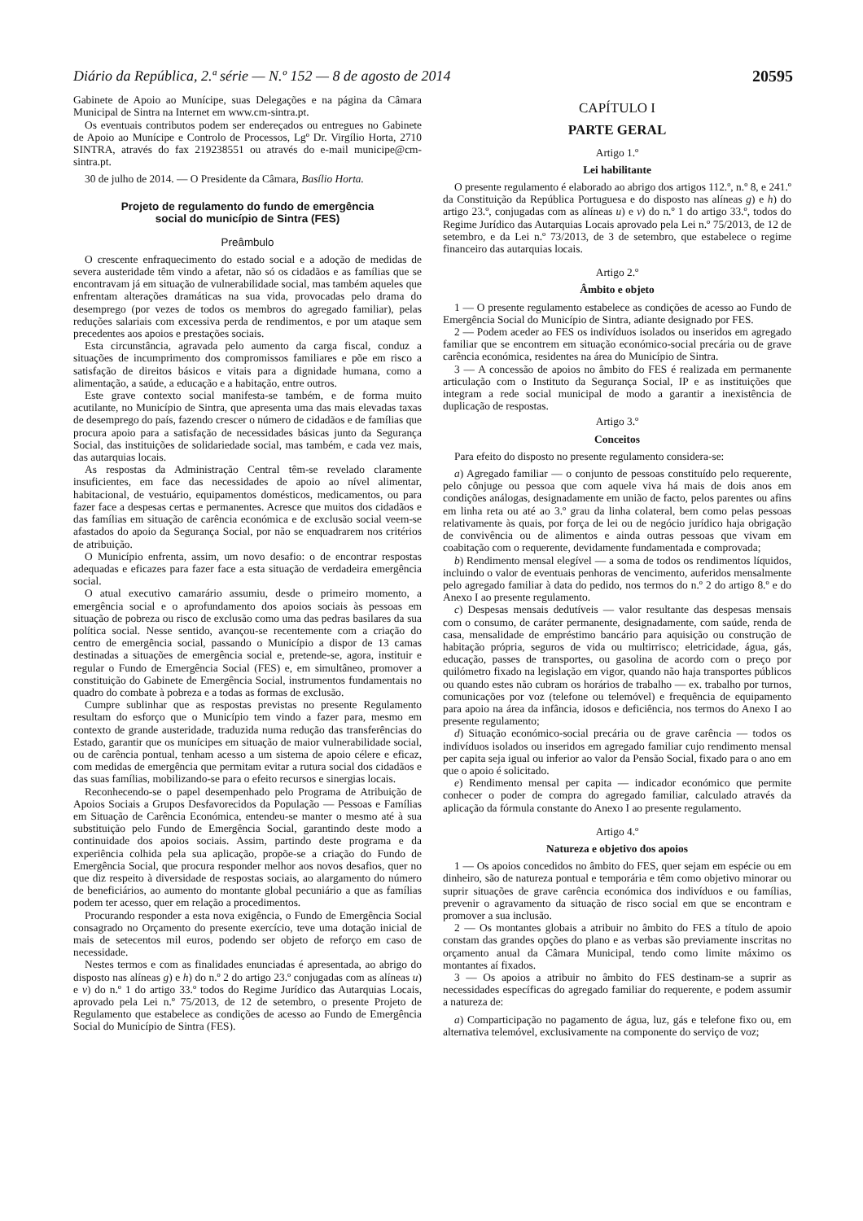Diário da República, 2.ª série — N.º 152 — 8 de agosto de 2014 20595
Gabinete de Apoio ao Munícipe, suas Delegações e na página da Câmara Municipal de Sintra na Internet em www.cm-sintra.pt.
Os eventuais contributos podem ser endereçados ou entregues no Gabinete de Apoio ao Munícipe e Controlo de Processos, Lgº Dr. Virgílio Horta, 2710 SINTRA, através do fax 219238551 ou através do e-mail municipe@cm-sintra.pt.
30 de julho de 2014. — O Presidente da Câmara, Basílio Horta.
Projeto de regulamento do fundo de emergência
social do município de Sintra (FES)
Preâmbulo
O crescente enfraquecimento do estado social e a adoção de medidas de severa austeridade têm vindo a afetar, não só os cidadãos e as famílias que se encontravam já em situação de vulnerabilidade social, mas também aqueles que enfrentam alterações dramáticas na sua vida, provocadas pelo drama do desemprego (por vezes de todos os membros do agregado familiar), pelas reduções salariais com excessiva perda de rendimentos, e por um ataque sem precedentes aos apoios e prestações sociais.
Esta circunstância, agravada pelo aumento da carga fiscal, conduz a situações de incumprimento dos compromissos familiares e põe em risco a satisfação de direitos básicos e vitais para a dignidade humana, como a alimentação, a saúde, a educação e a habitação, entre outros.
Este grave contexto social manifesta-se também, e de forma muito acutilante, no Município de Sintra, que apresenta uma das mais elevadas taxas de desemprego do país, fazendo crescer o número de cidadãos e de famílias que procura apoio para a satisfação de necessidades básicas junto da Segurança Social, das instituições de solidariedade social, mas também, e cada vez mais, das autarquias locais.
As respostas da Administração Central têm-se revelado claramente insuficientes, em face das necessidades de apoio ao nível alimentar, habitacional, de vestuário, equipamentos domésticos, medicamentos, ou para fazer face a despesas certas e permanentes. Acresce que muitos dos cidadãos e das famílias em situação de carência económica e de exclusão social veem-se afastados do apoio da Segurança Social, por não se enquadrarem nos critérios de atribuição.
O Município enfrenta, assim, um novo desafio: o de encontrar respostas adequadas e eficazes para fazer face a esta situação de verdadeira emergência social.
O atual executivo camarário assumiu, desde o primeiro momento, a emergência social e o aprofundamento dos apoios sociais às pessoas em situação de pobreza ou risco de exclusão como uma das pedras basilares da sua política social. Nesse sentido, avançou-se recentemente com a criação do centro de emergência social, passando o Município a dispor de 13 camas destinadas a situações de emergência social e, pretende-se, agora, instituir e regular o Fundo de Emergência Social (FES) e, em simultâneo, promover a constituição do Gabinete de Emergência Social, instrumentos fundamentais no quadro do combate à pobreza e a todas as formas de exclusão.
Cumpre sublinhar que as respostas previstas no presente Regulamento resultam do esforço que o Município tem vindo a fazer para, mesmo em contexto de grande austeridade, traduzida numa redução das transferências do Estado, garantir que os munícipes em situação de maior vulnerabilidade social, ou de carência pontual, tenham acesso a um sistema de apoio célere e eficaz, com medidas de emergência que permitam evitar a rutura social dos cidadãos e das suas famílias, mobilizando-se para o efeito recursos e sinergias locais.
Reconhecendo-se o papel desempenhado pelo Programa de Atribuição de Apoios Sociais a Grupos Desfavorecidos da População — Pessoas e Famílias em Situação de Carência Económica, entendeu-se manter o mesmo até à sua substituição pelo Fundo de Emergência Social, garantindo deste modo a continuidade dos apoios sociais. Assim, partindo deste programa e da experiência colhida pela sua aplicação, propõe-se a criação do Fundo de Emergência Social, que procura responder melhor aos novos desafios, quer no que diz respeito à diversidade de respostas sociais, ao alargamento do número de beneficiários, ao aumento do montante global pecuniário a que as famílias podem ter acesso, quer em relação a procedimentos.
Procurando responder a esta nova exigência, o Fundo de Emergência Social consagrado no Orçamento do presente exercício, teve uma dotação inicial de mais de setecentos mil euros, podendo ser objeto de reforço em caso de necessidade.
Nestes termos e com as finalidades enunciadas é apresentada, ao abrigo do disposto nas alíneas g) e h) do n.º 2 do artigo 23.º conjugadas com as alíneas u) e v) do n.º 1 do artigo 33.º todos do Regime Jurídico das Autarquias Locais, aprovado pela Lei n.º 75/2013, de 12 de setembro, o presente Projeto de Regulamento que estabelece as condições de acesso ao Fundo de Emergência Social do Município de Sintra (FES).
CAPÍTULO I
PARTE GERAL
Artigo 1.º
Lei habilitante
O presente regulamento é elaborado ao abrigo dos artigos 112.º, n.º 8, e 241.º da Constituição da República Portuguesa e do disposto nas alíneas g) e h) do artigo 23.º, conjugadas com as alíneas u) e v) do n.º 1 do artigo 33.º, todos do Regime Jurídico das Autarquias Locais aprovado pela Lei n.º 75/2013, de 12 de setembro, e da Lei n.º 73/2013, de 3 de setembro, que estabelece o regime financeiro das autarquias locais.
Artigo 2.º
Âmbito e objeto
1 — O presente regulamento estabelece as condições de acesso ao Fundo de Emergência Social do Município de Sintra, adiante designado por FES.
2 — Podem aceder ao FES os indivíduos isolados ou inseridos em agregado familiar que se encontrem em situação económico-social precária ou de grave carência económica, residentes na área do Município de Sintra.
3 — A concessão de apoios no âmbito do FES é realizada em permanente articulação com o Instituto da Segurança Social, IP e as instituições que integram a rede social municipal de modo a garantir a inexistência de duplicação de respostas.
Artigo 3.º
Conceitos
Para efeito do disposto no presente regulamento considera-se:
a) Agregado familiar — o conjunto de pessoas constituído pelo requerente, pelo cônjuge ou pessoa que com aquele viva há mais de dois anos em condições análogas, designadamente em união de facto, pelos parentes ou afins em linha reta ou até ao 3.º grau da linha colateral, bem como pelas pessoas relativamente às quais, por força de lei ou de negócio jurídico haja obrigação de convivência ou de alimentos e ainda outras pessoas que vivam em coabitação com o requerente, devidamente fundamentada e comprovada;
b) Rendimento mensal elegível — a soma de todos os rendimentos líquidos, incluindo o valor de eventuais penhoras de vencimento, auferidos mensalmente pelo agregado familiar à data do pedido, nos termos do n.º 2 do artigo 8.º e do Anexo I ao presente regulamento.
c) Despesas mensais dedutíveis — valor resultante das despesas mensais com o consumo, de caráter permanente, designadamente, com saúde, renda de casa, mensalidade de empréstimo bancário para aquisição ou construção de habitação própria, seguros de vida ou multirrisco; eletricidade, água, gás, educação, passes de transportes, ou gasolina de acordo com o preço por quilómetro fixado na legislação em vigor, quando não haja transportes públicos ou quando estes não cubram os horários de trabalho — ex. trabalho por turnos, comunicações por voz (telefone ou telemóvel) e frequência de equipamento para apoio na área da infância, idosos e deficiência, nos termos do Anexo I ao presente regulamento;
d) Situação económico-social precária ou de grave carência — todos os indivíduos isolados ou inseridos em agregado familiar cujo rendimento mensal per capita seja igual ou inferior ao valor da Pensão Social, fixado para o ano em que o apoio é solicitado.
e) Rendimento mensal per capita — indicador económico que permite conhecer o poder de compra do agregado familiar, calculado através da aplicação da fórmula constante do Anexo I ao presente regulamento.
Artigo 4.º
Natureza e objetivo dos apoios
1 — Os apoios concedidos no âmbito do FES, quer sejam em espécie ou em dinheiro, são de natureza pontual e temporária e têm como objetivo minorar ou suprir situações de grave carência económica dos indivíduos e ou famílias, prevenir o agravamento da situação de risco social em que se encontram e promover a sua inclusão.
2 — Os montantes globais a atribuir no âmbito do FES a título de apoio constam das grandes opções do plano e as verbas são previamente inscritas no orçamento anual da Câmara Municipal, tendo como limite máximo os montantes aí fixados.
3 — Os apoios a atribuir no âmbito do FES destinam-se a suprir as necessidades específicas do agregado familiar do requerente, e podem assumir a natureza de:
a) Comparticipação no pagamento de água, luz, gás e telefone fixo ou, em alternativa telemóvel, exclusivamente na componente do serviço de voz;